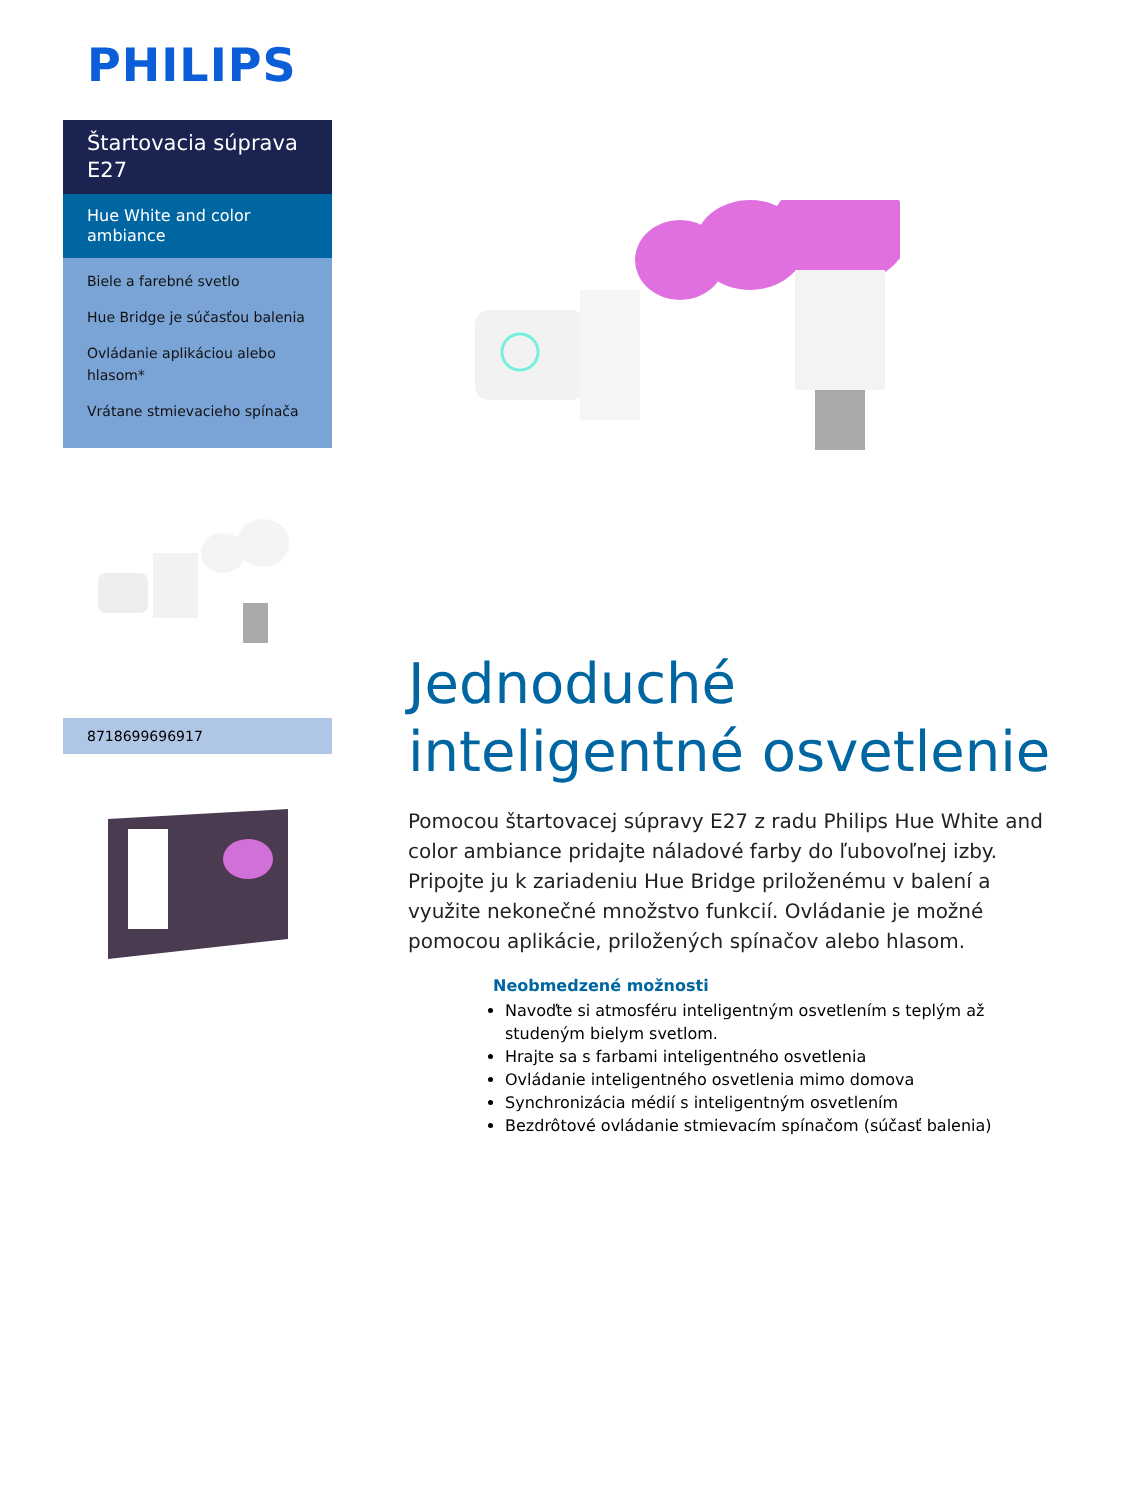PHILIPS
Štartovacia súprava E27
Hue White and color ambiance
Biele a farebné svetlo
Hue Bridge je súčasťou balenia
Ovládanie aplikáciou alebo hlasom*
Vrátane stmievacieho spínača
8718699696917
Jednoduché inteligentné osvetlenie
Pomocou štartovacej súpravy E27 z radu Philips Hue White and color ambiance pridajte náladové farby do ľubovoľnej izby. Pripojte ju k zariadeniu Hue Bridge priloženému v balení a využite nekonečné množstvo funkcií. Ovládanie je možné pomocou aplikácie, priložených spínačov alebo hlasom.
Neobmedzené možnosti
Navoďte si atmosféru inteligentným osvetlením s teplým až studeným bielym svetlom.
Hrajte sa s farbami inteligentného osvetlenia
Ovládanie inteligentného osvetlenia mimo domova
Synchronizácia médií s inteligentným osvetlením
Bezdrôtové ovládanie stmievacím spínačom (súčasť balenia)